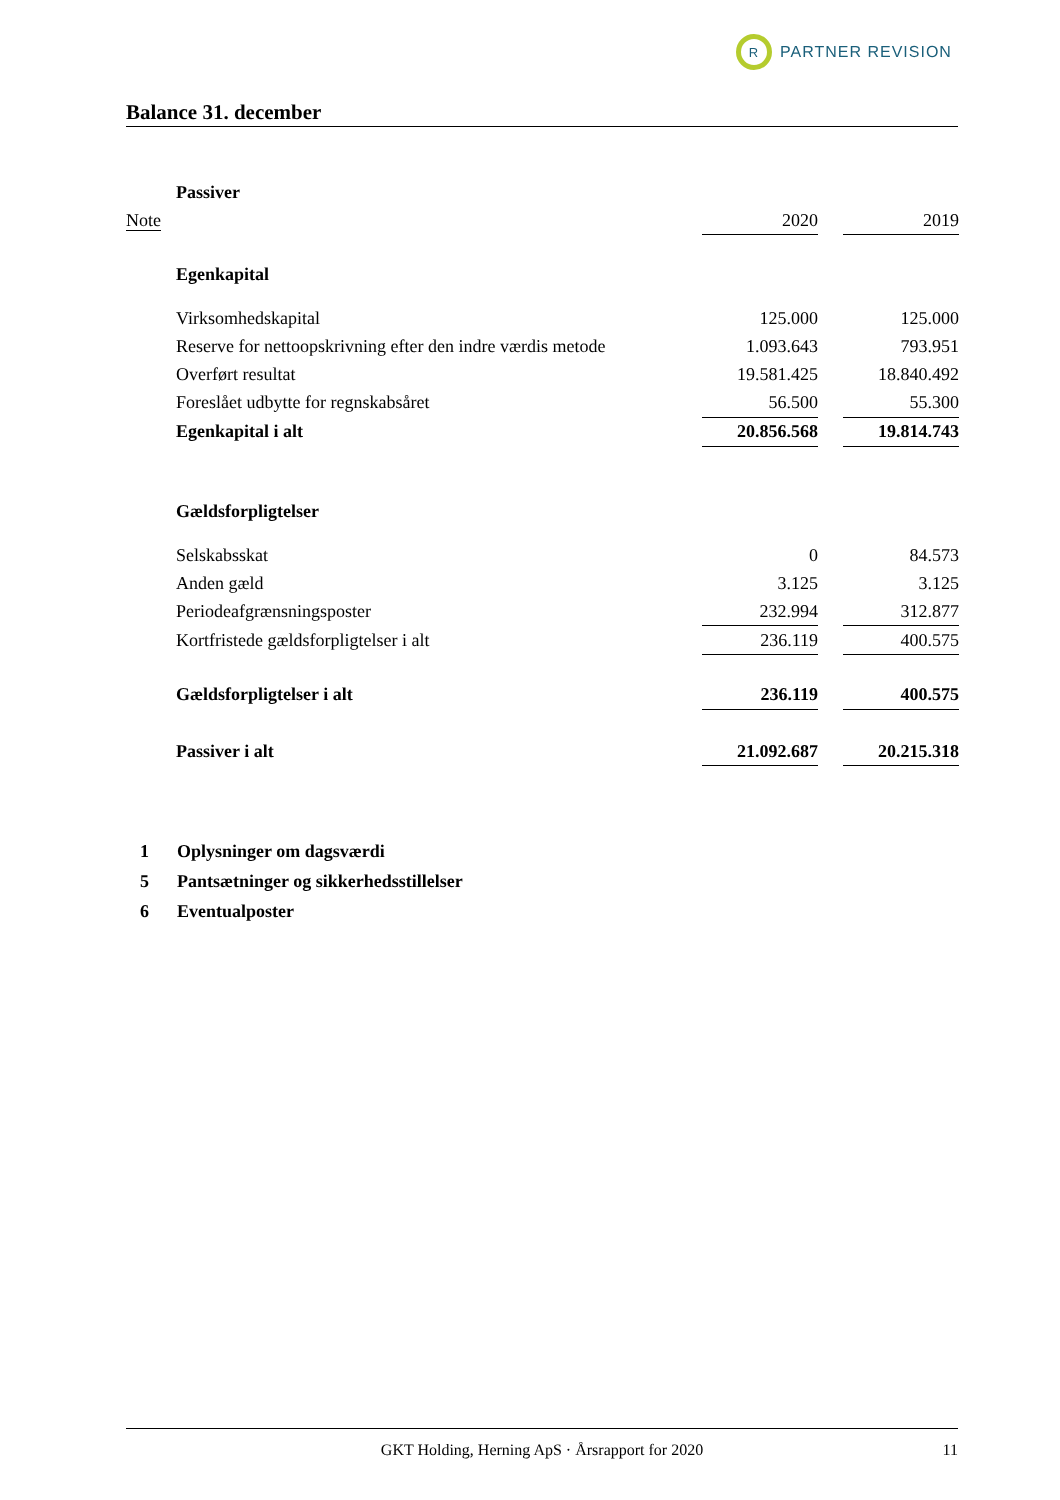R
PARTNER REVISION
Balance 31. december
| | Passiver | | | |
| Note | | 2020 | | 2019 |
| | Egenkapital | | | |
| | Virksomhedskapital | 125.000 | | 125.000 |
| | Reserve for nettoopskrivning efter den indre værdis metode | 1.093.643 | | 793.951 |
| | Overført resultat | 19.581.425 | | 18.840.492 |
| | Foreslået udbytte for regnskabsåret | 56.500 | | 55.300 |
| | Egenkapital i alt | 20.856.568 | | 19.814.743 |
| | Gældsforpligtelser | | | |
| | Selskabsskat | 0 | | 84.573 |
| | Anden gæld | 3.125 | | 3.125 |
| | Periodeafgrænsningsposter | 232.994 | | 312.877 |
| | Kortfristede gældsforpligtelser i alt | 236.119 | | 400.575 |
| | Gældsforpligtelser i alt | 236.119 | | 400.575 |
| | Passiver i alt | 21.092.687 | | 20.215.318 |
1 Oplysninger om dagsværdi
5 Pantsætninger og sikkerhedsstillelser
6 Eventualposter
GKT Holding, Herning ApS · Årsrapport for 2020 11